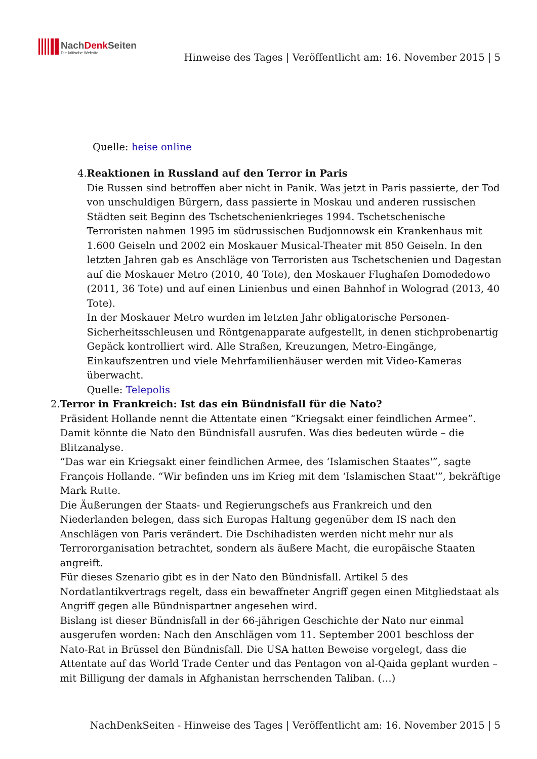NachDenkSeiten
Die kritische Website
Hinweise des Tages | Veröffentlicht am: 16. November 2015 | 5
Quelle: heise online
4. Reaktionen in Russland auf den Terror in Paris
Die Russen sind betroffen aber nicht in Panik. Was jetzt in Paris passierte, der Tod von unschuldigen Bürgern, dass passierte in Moskau und anderen russischen Städten seit Beginn des Tschetschenienkrieges 1994. Tschetschenische Terroristen nahmen 1995 im südrussischen Budjonnowsk ein Krankenhaus mit 1.600 Geiseln und 2002 ein Moskauer Musical-Theater mit 850 Geiseln. In den letzten Jahren gab es Anschläge von Terroristen aus Tschetschenien und Dagestan auf die Moskauer Metro (2010, 40 Tote), den Moskauer Flughafen Domodedowo (2011, 36 Tote) und auf einen Linienbus und einen Bahnhof in Wolograd (2013, 40 Tote).
In der Moskauer Metro wurden im letzten Jahr obligatorische Personen-Sicherheitsschleusen und Röntgenapparate aufgestellt, in denen stichprobenartig Gepäck kontrolliert wird. Alle Straßen, Kreuzungen, Metro-Eingänge, Einkaufszentren und viele Mehrfamilienhäuser werden mit Video-Kameras überwacht.
Quelle: Telepolis
2. Terror in Frankreich: Ist das ein Bündnisfall für die Nato?
Präsident Hollande nennt die Attentate einen “Kriegsakt einer feindlichen Armee”. Damit könnte die Nato den Bündnisfall ausrufen. Was dies bedeuten würde – die Blitzanalyse.
“Das war ein Kriegsakt einer feindlichen Armee, des ‘Islamischen Staates'”, sagte François Hollande. “Wir befinden uns im Krieg mit dem ‘Islamischen Staat'”, bekräftige Mark Rutte.
Die Äußerungen der Staats- und Regierungschefs aus Frankreich und den Niederlanden belegen, dass sich Europas Haltung gegenüber dem IS nach den Anschlägen von Paris verändert. Die Dschihadisten werden nicht mehr nur als Terrororganisation betrachtet, sondern als äußere Macht, die europäische Staaten angreift.
Für dieses Szenario gibt es in der Nato den Bündnisfall. Artikel 5 des Nordatlantikvertrags regelt, dass ein bewaffneter Angriff gegen einen Mitgliedstaat als Angriff gegen alle Bündnispartner angesehen wird.
Bislang ist dieser Bündnisfall in der 66-jährigen Geschichte der Nato nur einmal ausgerufen worden: Nach den Anschlägen vom 11. September 2001 beschloss der Nato-Rat in Brüssel den Bündnisfall. Die USA hatten Beweise vorgelegt, dass die Attentate auf das World Trade Center und das Pentagon von al-Qaida geplant wurden – mit Billigung der damals in Afghanistan herrschenden Taliban. (…)
NachDenkSeiten - Hinweise des Tages | Veröffentlicht am: 16. November 2015 | 5